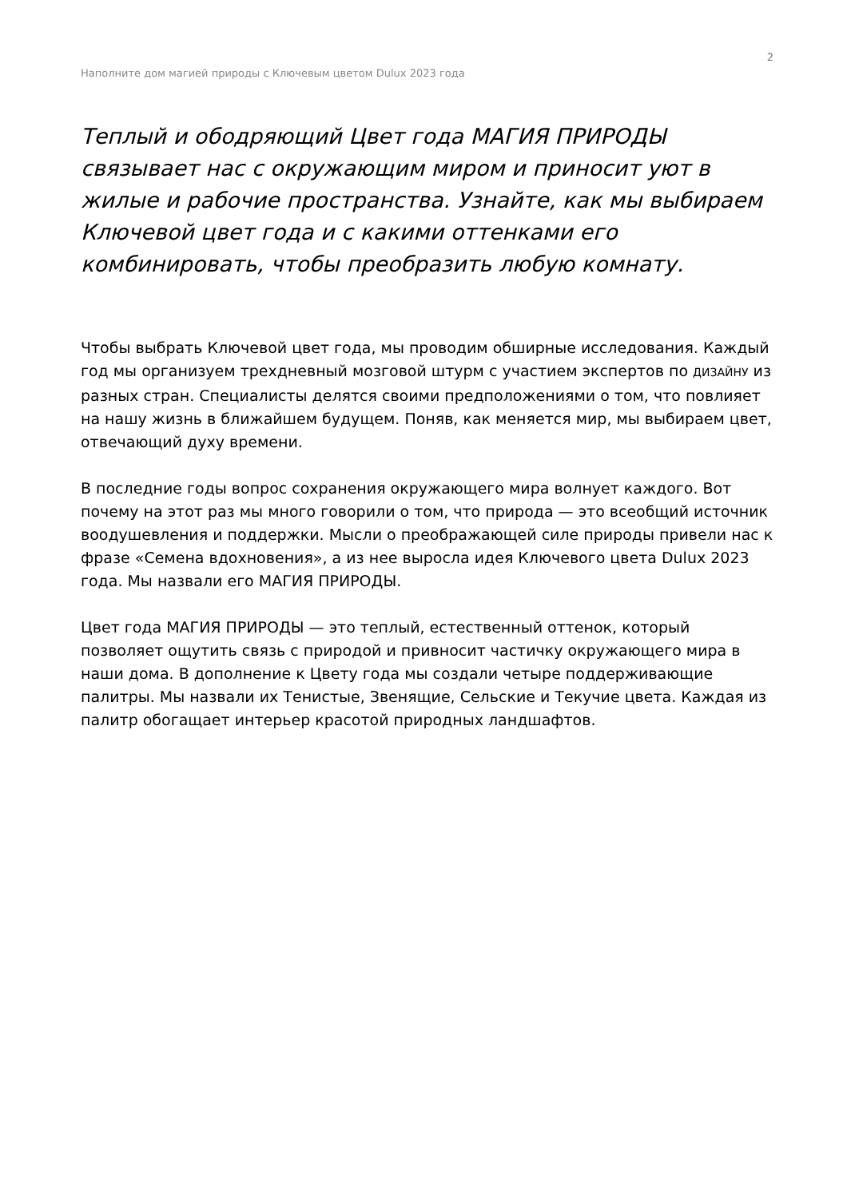2
Наполните дом магией природы с Ключевым цветом Dulux 2023 года
Теплый и ободряющий Цвет года МАГИЯ ПРИРОДЫ связывает нас с окружающим миром и приносит уют в жилые и рабочие пространства. Узнайте, как мы выбираем Ключевой цвет года и с какими оттенками его комбинировать, чтобы преобразить любую комнату.
Чтобы выбрать Ключевой цвет года, мы проводим обширные исследования. Каждый год мы организуем трехдневный мозговой штурм с участием экспертов по ДИЗАЙНУ из разных стран. Специалисты делятся своими предположениями о том, что повлияет на нашу жизнь в ближайшем будущем. Поняв, как меняется мир, мы выбираем цвет, отвечающий духу времени.
В последние годы вопрос сохранения окружающего мира волнует каждого. Вот почему на этот раз мы много говорили о том, что природа — это всеобщий источник воодушевления и поддержки. Мысли о преображающей силе природы привели нас к фразе «Семена вдохновения», а из нее выросла идея Ключевого цвета Dulux 2023 года. Мы назвали его МАГИЯ ПРИРОДЫ.
Цвет года МАГИЯ ПРИРОДЫ — это теплый, естественный оттенок, который позволяет ощутить связь с природой и привносит частичку окружающего мира в наши дома. В дополнение к Цвету года мы создали четыре поддерживающие палитры. Мы назвали их Тенистые, Звенящие, Сельские и Текучие цвета. Каждая из палитр обогащает интерьер красотой природных ландшафтов.